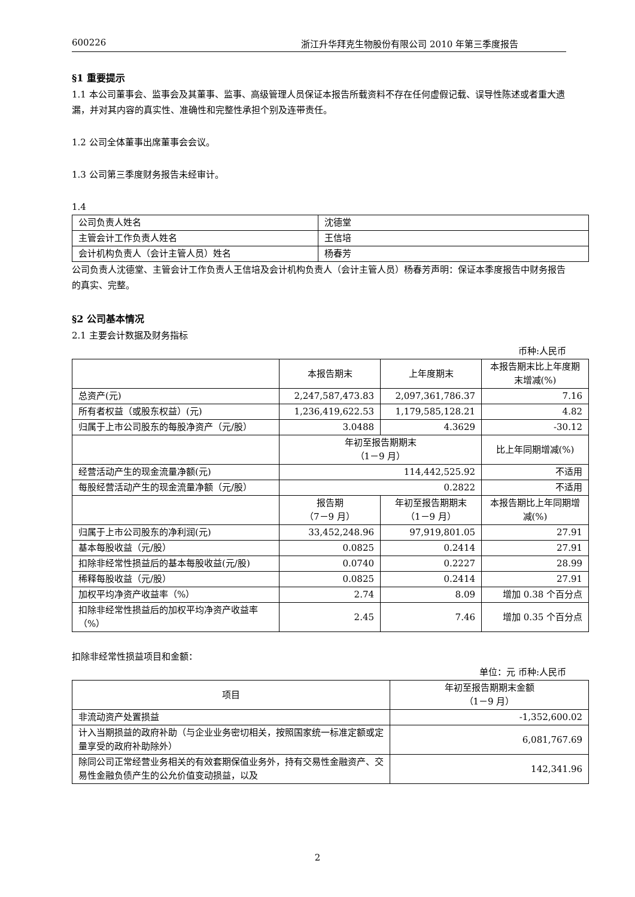600226 浙江升华拜克生物股份有限公司 2010 年第三季度报告
§1 重要提示
1.1 本公司董事会、监事会及其董事、监事、高级管理人员保证本报告所载资料不存在任何虚假记载、误导性陈述或者重大遗漏，并对其内容的真实性、准确性和完整性承担个别及连带责任。
1.2 公司全体董事出席董事会会议。
1.3 公司第三季度财务报告未经审计。
1.4
| 公司负责人姓名 | 沈德堂 |
| 主管会计工作负责人姓名 | 王信培 |
| 会计机构负责人（会计主管人员）姓名 | 杨春芳 |
公司负责人沈德堂、主管会计工作负责人王信培及会计机构负责人（会计主管人员）杨春芳声明：保证本季度报告中财务报告的真实、完整。
§2 公司基本情况
2.1 主要会计数据及财务指标
币种:人民币
| | 本报告期末 | 上年度期末 | 本报告期末比上年度期末增减(%) |
| --- | --- | --- | --- |
| 总资产(元) | 2,247,587,473.83 | 2,097,361,786.37 | 7.16 |
| 所有者权益（或股东权益）(元) | 1,236,419,622.53 | 1,179,585,128.21 | 4.82 |
| 归属于上市公司股东的每股净资产（元/股） | 3.0488 | 4.3629 | -30.12 |
| | 年初至报告期期末 （1－9 月） | | 比上年同期增减(%) |
| 经营活动产生的现金流量净额(元) | 114,442,525.92 | | 不适用 |
| 每股经营活动产生的现金流量净额（元/股） | 0.2822 | | 不适用 |
| | 报告期 （7－9 月） | 年初至报告期期末 （1－9 月） | 本报告期比上年同期增减(%) |
| 归属于上市公司股东的净利润(元) | 33,452,248.96 | 97,919,801.05 | 27.91 |
| 基本每股收益（元/股） | 0.0825 | 0.2414 | 27.91 |
| 扣除非经常性损益后的基本每股收益(元/股) | 0.0740 | 0.2227 | 28.99 |
| 稀释每股收益（元/股） | 0.0825 | 0.2414 | 27.91 |
| 加权平均净资产收益率（%） | 2.74 | 8.09 | 增加 0.38 个百分点 |
| 扣除非经常性损益后的加权平均净资产收益率（%） | 2.45 | 7.46 | 增加 0.35 个百分点 |
扣除非经常性损益项目和金额：
单位：元 币种:人民币
| 项目 | 年初至报告期期末金额 （1－9 月） |
| --- | --- |
| 非流动资产处置损益 | -1,352,600.02 |
| 计入当期损益的政府补助（与企业业务密切相关，按照国家统一标准定额或定量享受的政府补助除外） | 6,081,767.69 |
| 除同公司正常经营业务相关的有效套期保值业务外，持有交易性金融资产、交易性金融负债产生的公允价值变动损益，以及 | 142,341.96 |
2